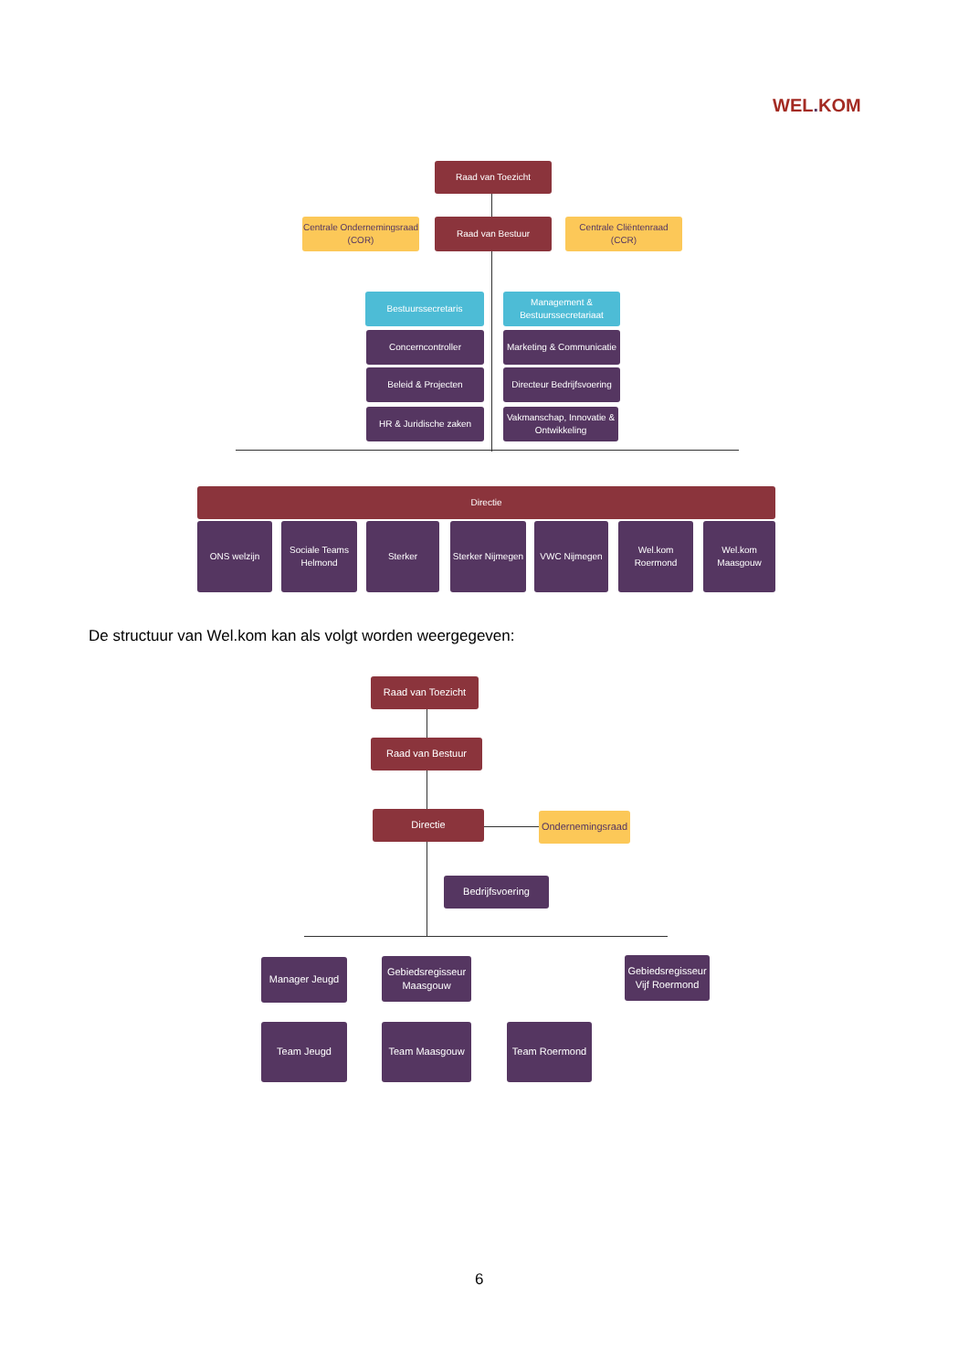WEL. KOM
Raad van Toezicht
Centrale Ondernemingsraad (COR)
Raad van Bestuur
Centrale Cliëntenraad (CCR)
Bestuurssecretaris
Management & Bestuurssecretariaat
Concerncontroller
Marketing & Communicatie
Beleid & Projecten
Directeur Bedrijfsvoering
HR & Juridische zaken
Vakmanschap, Innovatie & Ontwikkeling
Directie
ONS welzijn
Sociale Teams Helmond
Sterker
Sterker Nijmegen
VWC Nijmegen
Wel.kom Roermond
Wel.kom Maasgouw
De structuur van Wel.kom kan als volgt worden weergegeven:
Raad van Toezicht
Raad van Bestuur
Directie
Ondernemingsraad
Bedrijfsvoering
Manager Jeugd
Gebiedsregisseur Maasgouw
Gebiedsregisseur Vijf Roermond
Team Jeugd Team Maasgouw Team Roermond
6